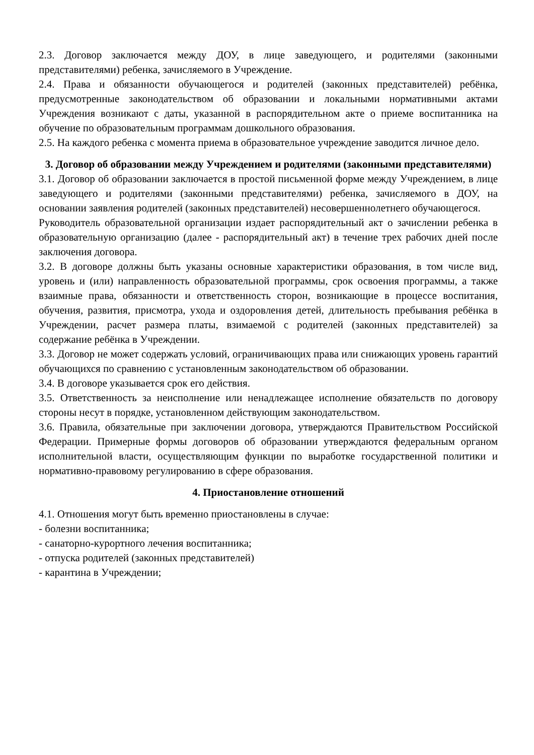2.3. Договор заключается между ДОУ, в лице заведующего, и родителями (законными представителями) ребенка, зачисляемого в Учреждение.
2.4. Права и обязанности обучающегося и родителей (законных представителей) ребёнка, предусмотренные законодательством об образовании и локальными нормативными актами Учреждения возникают с даты, указанной в распорядительном акте о приеме воспитанника на обучение по образовательным программам дошкольного образования.
2.5. На каждого ребенка с момента приема в образовательное учреждение заводится личное дело.
3. Договор об образовании между Учреждением и родителями (законными представителями)
3.1. Договор об образовании заключается в простой письменной форме между Учреждением, в лице заведующего и родителями (законными представителями) ребенка, зачисляемого в ДОУ, на основании заявления родителей (законных представителей) несовершеннолетнего обучающегося.
Руководитель образовательной организации издает распорядительный акт о зачислении ребенка в образовательную организацию (далее - распорядительный акт) в течение трех рабочих дней после заключения договора.
3.2. В договоре должны быть указаны основные характеристики образования, в том числе вид, уровень и (или) направленность образовательной программы, срок освоения программы, а также взаимные права, обязанности и ответственность сторон, возникающие в процессе воспитания, обучения, развития, присмотра, ухода и оздоровления детей, длительность пребывания ребёнка в Учреждении, расчет размера платы, взимаемой с родителей (законных представителей) за содержание ребёнка в Учреждении.
3.3. Договор не может содержать условий, ограничивающих права или снижающих уровень гарантий обучающихся по сравнению с установленным законодательством об образовании.
3.4. В договоре указывается срок его действия.
3.5. Ответственность за неисполнение или ненадлежащее исполнение обязательств по договору стороны несут в порядке, установленном действующим законодательством.
3.6. Правила, обязательные при заключении договора, утверждаются Правительством Российской Федерации. Примерные формы договоров об образовании утверждаются федеральным органом исполнительной власти, осуществляющим функции по выработке государственной политики и нормативно-правовому регулированию в сфере образования.
4. Приостановление отношений
4.1. Отношения могут быть временно приостановлены в случае:
- болезни воспитанника;
- санаторно-курортного лечения воспитанника;
- отпуска родителей (законных представителей)
- карантина в Учреждении;